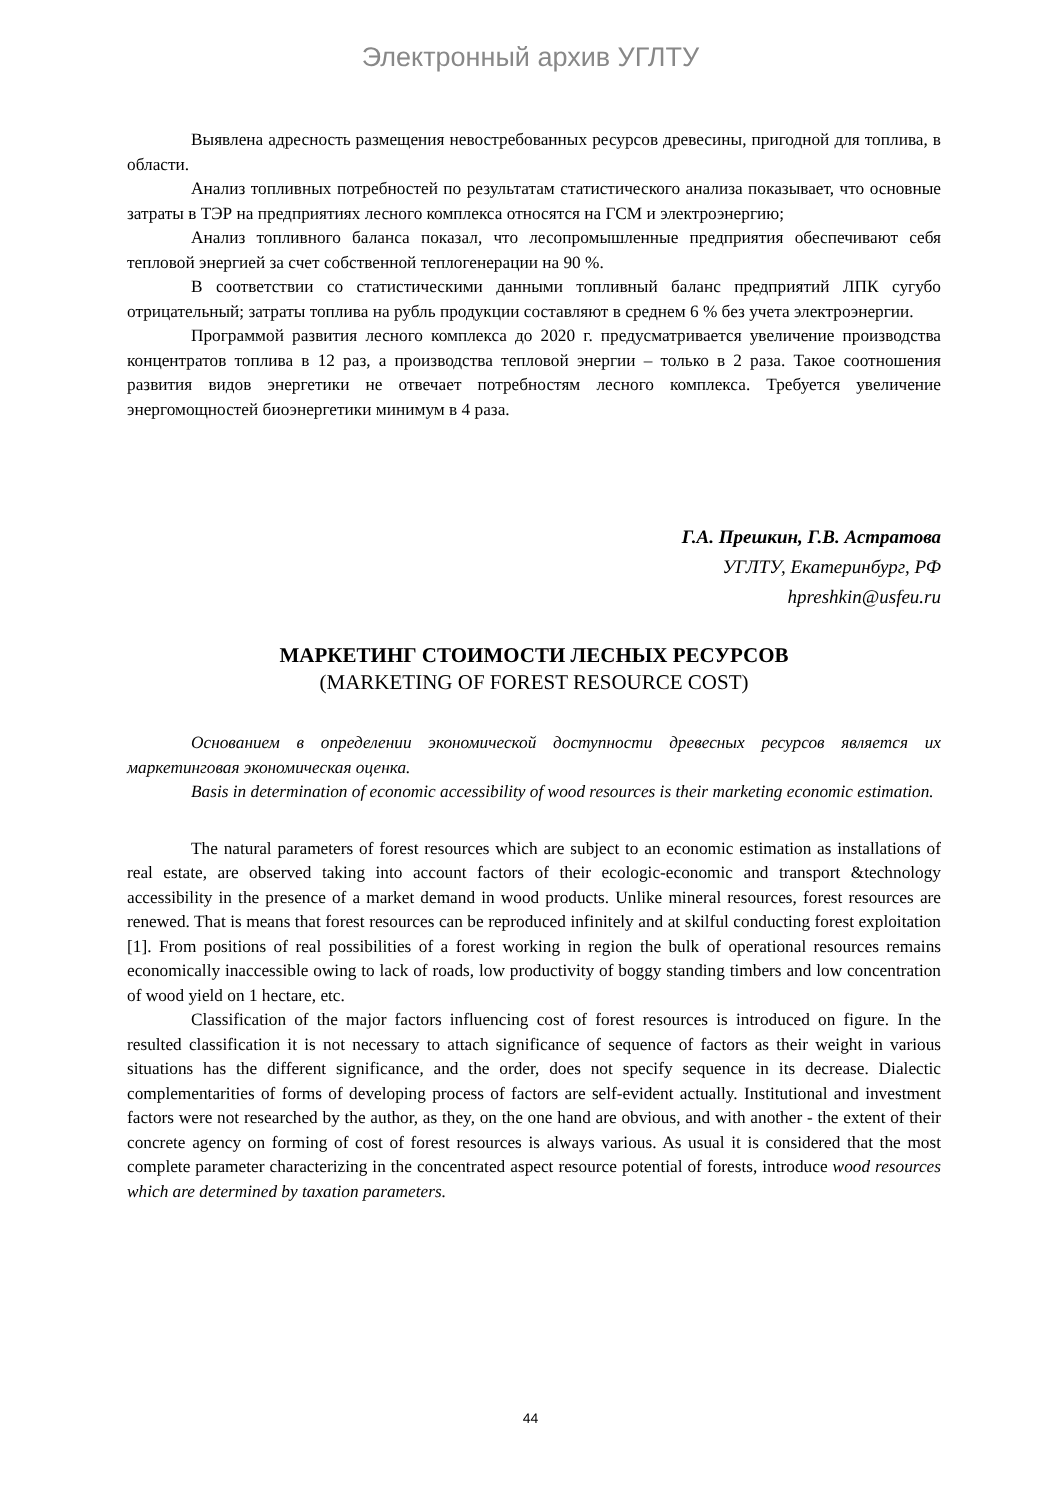Электронный архив УГЛТУ
Выявлена адресность размещения невостребованных ресурсов древесины, пригодной для топлива, в области.
Анализ топливных потребностей по результатам статистического анализа показывает, что основные затраты в ТЭР на предприятиях лесного комплекса относятся на ГСМ и электроэнергию;
Анализ топливного баланса показал, что лесопромышленные предприятия обеспечивают себя тепловой энергией за счет собственной теплогенерации на 90 %.
В соответствии со статистическими данными топливный баланс предприятий ЛПК сугубо отрицательный; затраты топлива на рубль продукции составляют в среднем 6 % без учета электроэнергии.
Программой развития лесного комплекса до 2020 г. предусматривается увеличение производства концентратов топлива в 12 раз, а производства тепловой энергии – только в 2 раза. Такое соотношения развития видов энергетики не отвечает потребностям лесного комплекса. Требуется увеличение энергомощностей биоэнергетики минимум в 4 раза.
Г.А. Прешкин, Г.В. Астратова
УГЛТУ, Екатеринбург, РФ
hpreshkin@usfeu.ru
МАРКЕТИНГ СТОИМОСТИ ЛЕСНЫХ РЕСУРСОВ
(MARKETING OF FOREST RESOURCE COST)
Основанием в определении экономической доступности древесных ресурсов является их маркетинговая экономическая оценка.
Basis in determination of economic accessibility of wood resources is their marketing economic estimation.
The natural parameters of forest resources which are subject to an economic estimation as installations of real estate, are observed taking into account factors of their ecologic-economic and transport &technology accessibility in the presence of a market demand in wood products. Unlike mineral resources, forest resources are renewed. That is means that forest resources can be reproduced infinitely and at skilful conducting forest exploitation [1]. From positions of real possibilities of a forest working in region the bulk of operational resources remains economically inaccessible owing to lack of roads, low productivity of boggy standing timbers and low concentration of wood yield on 1 hectare, etc.
Classification of the major factors influencing cost of forest resources is introduced on figure. In the resulted classification it is not necessary to attach significance of sequence of factors as their weight in various situations has the different significance, and the order, does not specify sequence in its decrease. Dialectic complementarities of forms of developing process of factors are self-evident actually. Institutional and investment factors were not researched by the author, as they, on the one hand are obvious, and with another - the extent of their concrete agency on forming of cost of forest resources is always various. As usual it is considered that the most complete parameter characterizing in the concentrated aspect resource potential of forests, introduce wood resources which are determined by taxation parameters.
44